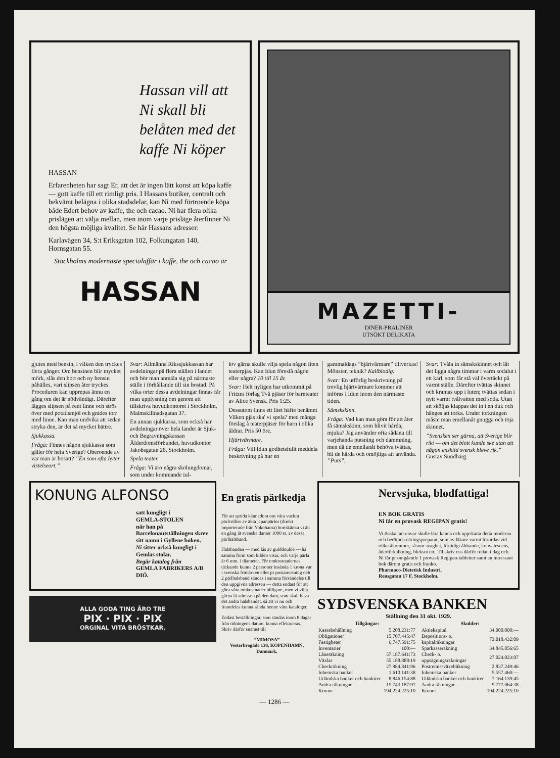Hassan vill att Ni skall bli belåten med det kaffe Ni köper
HASSAN
Erfarenheten har sagt Er, att det är ingen lätt konst att köpa kaffe — gott kaffe till ett rimligt pris. I Hassans butiker, centralt och bekvämt belägna i olika stadsdelar, kan Ni med förtroende köpa både Edert behov av kaffe, the och cacao. Ni har flera olika prislägen att välja mellan, men inom varje prisläge återfinner Ni den högsta möjliga kvalitet. Se här Hassans adresser:
Karlavägen 34, S:t Eriksgatan 102, Folkungatan 140, Hornsgatan 55.
Stockholms modernaste specialaffär i kaffe, the och cacao är
HASSAN
MAZETTI-
DINER-PRALINER
UTSÖKT DELIKATA
gjutes med bensin, i vilken den tryckes flera gånger. Om bensinen blir mycket mörk, slås den bort och ny bensin påhälles, vari slipsen åter tryckes. Proceduren kan upprepas ännu en gång om det är nödvändigt. Därefter lägges slipsen på rent linne och strös över med potatismjöl och gnides torr med linne. Kan man undvika att sedan stryka den, är det så mycket bättre.
Sjukkassa.
Fråga: Finnes någon sjukkassa som gäller för hela Sverige? Oberoende av var man är bosatt? ”En som ofta byter vistelseort.”
Svar: Allmänna Rikssjukkassan har avdelningar på flera ställen i landet och bör man anmäla sig på närmaste ställe i förhållande till sin bostad. På vilka orter dessa avdelningar finnas får man upplysning om genom att tillskriva huvudkontoret i Stockholm, Malmskillnadsgatan 37.
En annan sjukkassa, som också har avdelningar över hela landet är Sjuk- och Begravningskassan Ålderdomsförbundet, huvudkontor Jakobsgatan 28, Stockholm.
Spela teater.
Fråga: Vi äro några skolungdomar, som under kommande jul-
lov gärna skulle vilja spela någon liten teaterpjäs. Kan Idun föreslå någon eller några? 10 till 15 år.
Svar: Helt nyligen har utkommit på Fritzes förlag Två pjäser för barnteater av Alice Svensk. Pris 1:25.
Dessutom finns ett litet häfte benämnt Vilken pjäs ska' vi spela? med många förslag å teaterpjäser för barn i olika åldrar. Pris 50 öre.
Hjärtvärmare.
Fråga: Vill Idun godhetsfullt meddela beskrivning på hur en
gammaldags ”hjärtvärmare” tillverkas! Mönster, teknik? Kallblodig.
Svar: En utförlig beskrivning på trevlig hjärtvärmare kommer att införas i Idun inom den närmaste tiden.
Sämskskinn.
Fråga: Vad kan man göra för att åter få sämskskinn, som blivit hårda, mjuka? Jag använder ofta sådana till varjehanda putsning och dammning, men då de emellanåt behöva tvättas, bli de hårda och omöjliga att använda. ”Puts”.
Svar: Tvåla in sämskskinnet och låt det ligga några timmar i varm sodalut i ett kärl, som får stå väl övertäckt på varmt ställe. Därefter tvättas skinnet och kramas upp i luten; tvättas sedan i nytt varmt tvålvatten med soda. Utan att sköljas klappas det in i en duk och hänges att torka. Under torkningen måste man emellanåt gnugga och töja skinnet.
”Svensken ser gärna, att Sverige blir rikt — om det blott kunde ske utan att någon enskild svensk bleve rik.” Gustav Sundbärg.
KONUNG ALFONSO
satt kungligt i
GEMLA-STOLEN
när han på Barcelonautställningen skrev sitt namn i Gyllene boken.
Ni sitter också kungligt i
Gemlas stolar.
Begär katalog från
GEMLA FABRIKERS A/B
DIÖ.
ALLA GODA TING ÄRO TRE
PIX · PIX · PIX
ORGINAL VITA BRÖSTKAR.
En gratis pärlkedja
För att sprida kännedom om våra vackra pärlcollier av äkta japanpärlor (direkt importerade från Yokohama) bortskänka vi än en gång åt svenska damer 1000 st. av dessa pärlhalsband.
Halsbanden — med lås av gulddoublé — ha samma form som bilden visar, och varje pärla är 6 mm. i diameter. För omkostnadernas täckande kunna 2 personer insända 1 krona var i svenska frimärken eller pr postanvisning och 2 pärlhalsband sändas i samma försändelse till den uppgivna adressen — detta endast för att göra våra omkostnader billigare, men vi vilja gärna få adressen på den dam, som skall hava det andra halsbandet, så att vi nu och framdeles kunna sända henne våra kataloger.
Endast beställningar, som sändas inom 8 dagar från tidningens datum, kunna effektueras. Skriv därför snarast till
”MIMOSA”
Vesterbrogade 138, KÖPENHAMN, Danmark.
Nervsjuka, blodfattiga!
EN BOK GRATIS
Ni får en provask REGIPAN gratis!
Vi önska, att envar skulle lära känna och uppskatta detta moderna och berömda näringspreparat, som av läkare varmt förordas vid olika åkommor, såsom svaghet, förtidigt åldrande, konvalescens, åderförkalkning, bleksot etc. Tillskriv oss därför redan i dag och Ni får pr omgående 1 provask Regipan-tabletter samt en intressant bok därom gratis och franko.
Pharmaco-Dietetisk Industri,
Rensgatan 17 F, Stockholm.
SYDSVENSKA BANKEN
Ställning den 31 okt. 1929.
| Tillgångar: | |
| --- | --- |
| Kassabehållning | 5.208.231:77 |
| Obligationer | 15.707.445:47 |
| Fastigheter | 6.747.591:75 |
| Inventarier | 100:— |
| Låneräkning | 57.187.641:73 |
| Växlar | 55.188.888:19 |
| Checkräkning | 27.984.841:96 |
| Inhemska banker | 1.610.141:38 |
| Utländska banker och bankirer | 8.846.154:88 |
| Andra räkningar | 15.743.187:97 |
| Kronor | 194.224.225:10 |
| Skulder: | |
| --- | --- |
| Aktiekapital | 34.000.000:— |
| Depositions- o. kapitalräkningar | 73.018.432:09 |
| Sparkasseräkning | 34.845.856:65 |
| Check- o. uppsägningsräkningar | 27.024.023:07 |
| Postremissväxelräkning | 2.837.249:46 |
| Inhemska banker | 5.557.460:— |
| Utländska banker och bankirer | 7.164.139:45 |
| Andra räkningar | 9.777.064:38 |
| Kronor | 194.224.225:10 |
— 1286 —